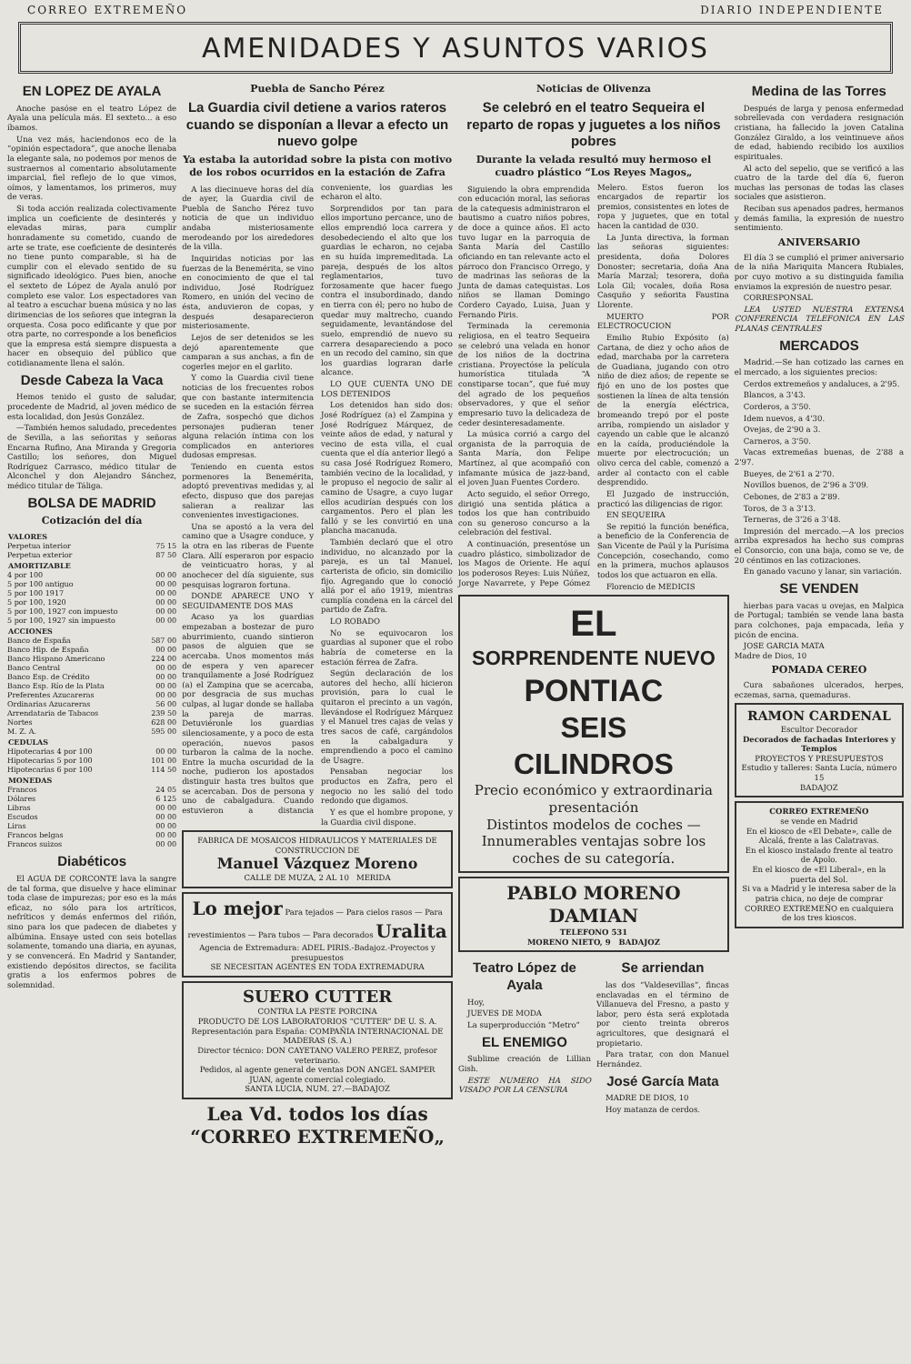CORREO EXTREMEÑO DIARIO INDEPENDIENTE
AMENIDADES Y ASUNTOS VARIOS
EN LOPEZ DE AYALA
Anoche pasóse en el teatro López de Ayala una película más. El sexteto... a eso íbamos.
Una vez más, haciendonos eco de la “opinión espectadora”, que anoche llenaba la elegante sala, no podemos por menos de sustraernos al comentario absolutamente imparcial, fiel reflejo de lo que vimos, oímos, y lamentamos, los primeros, muy de veras.
Si toda acción realizada colectivamente implica un coeficiente de desinterés y elevadas miras, para cumplir honradamente su cometido, cuando de arte se trate, ese coeficiente de desinterés no tiene punto comparable, si ha de cumplir con el elevado sentido de su significado ideológico. Pues bien, anoche el sexteto de López de Ayala anuló por completo ese valor. Los espectadores van al teatro a escuchar buena música y no las dirimencias de los señores que integran la orquesta. Cosa poco edificante y que por otra parte, no corresponde a los beneficios que la empresa está siempre dispuesta a hacer en obsequio del público que cotidianamente llena el salón.
Desde Cabeza la Vaca
Hemos tenido el gusto de saludar, procedente de Madrid, al joven médico de esta localidad, don Jesús González.
—También hemos saludado, precedentes de Sevilla, a las señoritas y señoras Encarna Rufino, Ana Miranda y Gregoria Castillo; los señores, don Miguel Rodríguez Carrasco, médico titular de Alconchel y don Alejandro Sánchez, médico titular de Táliga.
BOLSA DE MADRID
Cotización del día
| VALORES | |
| --- | --- |
| Perpetua interior | 75 15 |
| Perpetua exterior | 87 50 |
| AMORTIZABLE | |
| 4 por 100 | 00 00 |
| 5 por 100 antiguo | 00 00 |
| 5 por 100 1917 | 00 00 |
| 5 por 100, 1920 | 00 00 |
| 5 por 100, 1927 con impuesto | 00 00 |
| 5 por 100, 1927 sin impuesto | 00 00 |
| ACCIONES | |
| Banco de España | 587 00 |
| Banco Hip. de España | 00 00 |
| Banco Hispano Americano | 224 00 |
| Banco Central | 00 00 |
| Banco Esp. de Crédito | 00 00 |
| Banco Esp. Río de la Plata | 00 00 |
| Preferentes Azucareras | 00 00 |
| Ordinarias Azucareras | 56 00 |
| Arrendataria de Tabacos | 239 50 |
| Nortes | 628 00 |
| M. Z. A. | 595 00 |
| CEDULAS | |
| Hipotecarias 4 por 100 | 00 00 |
| Hipotecarias 5 por 100 | 101 00 |
| Hipotecarias 6 por 100 | 114 50 |
| MONEDAS | |
| Francos | 24 05 |
| Dólares | 6 125 |
| Libras | 00 00 |
| Escudos | 00 00 |
| Liras | 00 00 |
| Francos belgas | 00 00 |
| Francos suizos | 00 00 |
Diabéticos
El AGUA DE CORCONTE lava la sangre de tal forma, que disuelve y hace eliminar toda clase de impurezas; por eso es la más eficaz, no sólo para los artríticos, nefríticos y demás enfermos del riñón, sino para los que padecen de diabetes y albúmina. Ensaye usted con seis botellas solamente, tomando una diaria, en ayunas, y se convencerá. En Madrid y Santander, existiendo depósitos directos, se facilita gratis a los enfermos pobres de solemnidad.
Puebla de Sancho Pérez
La Guardia civil detiene a varios rateros cuando se disponían a llevar a efecto un nuevo golpe
Ya estaba la autoridad sobre la pista con motivo de los robos ocurridos en la estación de Zafra
A las diecinueve horas del día de ayer, la Guardia civil de Puebla de Sancho Pérez tuvo noticia de que un individuo andaba misteriosamente merodeando por los airededores de la villa.
Inquiridas noticias por las fuerzas de la Benemérita, se vino en conocimiento de que el tal individuo, José Rodríguez Romero, en unión del vecino de ésta, anduvieron de copas, y después desaparecieron misteriosamente.
Lejos de ser detenidos se les dejó aparentemente que camparan a sus anchas, a fin de cogerles mejor en el garlito.
Y como la Guardia civil tiene noticias de los frecuentes robos que con bastante intermitencia se suceden en la estación férrea de Zafra, sospechó que dichos personajes pudieran tener alguna relación íntima con los complicados en anteriores dudosas empresas.
Teniendo en cuenta estos pormenores la Benemérita, adoptó preventivas medidas y, al efecto, dispuso que dos parejas salieran a realizar las convenientes investigaciones.
Una se apostó a la vera del camino que a Usagre conduce, y la otra en las riberas de Fuente Clara. Allí esperaron por espacio de veinticuatro horas, y al anochecer del día siguiente, sus pesquisas lograron fortuna.
DONDE APARECE UNO Y SEGUIDAMENTE DOS MAS
Acaso ya los guardias empezaban a bostezar de puro aburrimiento, cuando sintieron pasos de alguien que se acercaba. Unos momentos más de espera y ven aparecer tranquilamente a José Rodríguez (a) el Zampina que se acercaba, por desgracia de sus muchas culpas, al lugar donde se hallaba la pareja de marras. Detuviéronle los guardias silenciosamente, y a poco de esta operación, nuevos pasos turbaron la calma de la noche. Entre la mucha oscuridad de la noche, pudieron los apostados distinguir hasta tres bultos que se acercaban. Dos de persona y uno de cabalgadura. Cuando estuvieron a distancia conveniente, los guardias les echaron el alto.
Sorprendidos por tan para ellos importuno percance, uno de ellos emprendió loca carrera y desobedeciendo el alto que los guardias le echaron, no cejaba en su huída impremeditada. La pareja, después de los altos reglamentarios, tuvo forzosamente que hacer fuego contra el insubordinado, dando en tierra con él; pero no hubo de quedar muy maltrecho, cuando seguidamente, levantándose del suelo, emprendió de nuevo su carrera desapareciendo a poco en un recodo del camino, sin que los guardias lograran darle alcance.
LO QUE CUENTA UNO DE LOS DETENIDOS
Los detenidos han sido dos: José Rodríguez (a) el Zampina y José Rodríguez Márquez, de veinte años de edad, y natural y vecino de esta villa, el cual cuenta que el día anterior llegó a su casa José Rodríguez Romero, también vecino de la localidad, y le propuso el negocio de salir al camino de Usagre, a cuyo lugar ellos acudirían después con los cargamentos. Pero el plan les falló y se les convirtió en una plancha macanuda.
También declaró que el otro individuo, no alcanzado por la pareja, es un tal Manuel, carterista de oficio, sin domicilio fijo. Agregando que lo conoció allá por el año 1919, mientras cumplía condena en la cárcel del partido de Zafra.
LO ROBADO
No se equivocaron los guardias al suponer que el robo habría de cometerse en la estación férrea de Zafra.
Según declaración de los autores del hecho, allí hicieron provisión, para lo cual le quitaron el precinto a un vagón, llevándose el Rodríguez Márquez y el Manuel tres cajas de velas y tres sacos de café, cargándolos en la cabalgadura y emprendiendo a poco el camino de Usagre.
Pensaban negociar los productos en Zafra, pero el negocio no les salió del todo redondo que digamos.
Y es que el hombre propone, y la Guardia civil dispone.
FABRICA DE MOSAICOS HIDRAULICOS Y MATERIALES DE CONSTRUCCION DE
Manuel Vázquez Moreno
CALLE DE MUZA, 2 AL 10 MERIDA
Lo mejor Para tejados — Para cielos rasos — Para revestimientos — Para tubos — Para decorados Uralita
Agencia de Extremadura: ADEL PIRIS.-Badajoz.-Proyectos y presupuestos
SE NECESITAN AGENTES EN TODA EXTREMADURA
SUERO CUTTER
CONTRA LA PESTE PORCINA
PRODUCTO DE LOS LABORATORIOS “CUTTER” DE U. S. A.
Representación para España: COMPAÑIA INTERNACIONAL DE MADERAS (S. A.)
Director técnico: DON CAYETANO VALERO PEREZ, profesor veterinario.
Pedidos, al agente general de ventas DON ANGEL SAMPER JUAN, agente comercial colegiado.
SANTA LUCIA, NUM. 27.—BADAJOZ
Lea Vd. todos los días
“CORREO EXTREMEÑO„
Noticias de Olivenza
Se celebró en el teatro Sequeira el reparto de ropas y juguetes a los niños pobres
Durante la velada resultó muy hermoso el cuadro plástico “Los Reyes Magos„
Siguiendo la obra emprendida con educación moral, las señoras de la catequesis administraron el bautismo a cuatro niños pobres, de doce a quince años. El acto tuvo lugar en la parroquia de Santa María del Castillo oficiando en tan relevante acto el párroco don Francisco Orrego, y de madrinas las señoras de la Junta de damas catequistas. Los niños se llaman Domingo Cordero Cayado, Luisa, Juan y Fernando Piris.
Terminada la ceremonia religiosa, en el teatro Sequeira se celebró una velada en honor de los niños de la doctrina cristiana. Proyectóse la película humorística titulada “A constiparse tocan”, que fué muy del agrado de los pequeños observadores, y que el señor empresario tuvo la delicadeza de ceder desinteresadamente.
La música corrió a cargo del organista de la parroquia de Santa María, don Felipe Martínez, al que acompañó con infamante música de jazz-band, el joven Juan Fuentes Cordero.
Acto seguido, el señor Orrego, dirigió una sentida plática a todos los que han contribuido con su generoso concurso a la celebración del festival.
A continuación, presentóse un cuadro plástico, simbolizador de los Magos de Oriente. He aquí los poderosos Reyes: Luis Núñez, Jorge Navarrete, y Pepe Gómez Melero. Estos fueron los encargados de repartir los premios, consistentes en lotes de ropa y juguetes, que en total hacen la cantidad de 030.
La Junta directiva, la forman las señoras siguientes: presidenta, doña Dolores Donoster; secretaria, doña Ana María Marzal; tesorera, doña Lola Gil; vocales, doña Rosa Casquño y señorita Faustina Llorente.
MUERTO POR ELECTROCUCION
Emilio Rubio Expósito (a) Cartana, de diez y ocho años de edad, marchaba por la carretera de Guadiana, jugando con otro niño de diez años; de repente se fijó en uno de los postes que sostienen la línea de alta tensión de la energía eléctrica, bromeando trepó por el poste arriba, rompiendo un aislador y cayendo un cable que le alcanzó en la caída, produciéndole la muerte por electrocución; un olivo cerca del cable, comenzó a arder al contacto con el cable desprendido.
El Juzgado de instrucción, practicó las diligencias de rigor.
EN SEQUEIRA
Se repitió la función benéfica, a beneficio de la Conferencia de San Vicente de Paúl y la Purísima Concepción, cosechando, como en la primera, muchos aplausos todos los que actuaron en ella.
Florencio de MEDICIS
EL
SORPRENDENTE NUEVO
PONTIAC
SEIS
CILINDROS
Precio económico y extraordinaria presentación
Distintos modelos de coches — Innumerables ventajas sobre los coches de su categoría.
PABLO MORENO DAMIAN
TELEFONO 531
MORENO NIETO, 9 BADAJOZ
Teatro López de Ayala
Hoy,
JUEVES DE MODA
La superproducción “Metro”
EL ENEMIGO
Sublime creación de Lillian Gish.
ESTE NUMERO HA SIDO VISADO POR LA CENSURA
Se arriendan
las dos “Valdesevillas”, fincas enclavadas en el término de Villanueva del Fresno, a pasto y labor, pero ésta será explotada por ciento treinta obreros agricultores, que designará el propietario.
Para tratar, con don Manuel Hernández.
José García Mata
MADRE DE DIOS, 10
Hoy matanza de cerdos.
Medina de las Torres
Después de larga y penosa enfermedad sobrellevada con verdadera resignación cristiana, ha fallecido la joven Catalina González Giraldo, a los veintinueve años de edad, habiendo recibido los auxilios espirituales.
Al acto del sepelio, que se verificó a las cuatro de la tarde del día 6, fueron muchas las personas de todas las clases sociales que asistieron.
Reciban sus apenados padres, hermanos y demás familia, la expresión de nuestro sentimiento.
ANIVERSARIO
El día 3 se cumplió el primer aniversario de la niña Mariquita Mancera Rubiales, por cuyo motivo a su distinguida familia enviamos la expresión de nuestro pesar.
CORRESPONSAL
LEA USTED NUESTRA EXTENSA CONFERENCIA TELEFONICA EN LAS PLANAS CENTRALES
MERCADOS
Madrid.—Se han cotizado las carnes en el mercado, a los siguientes precios:
Cerdos extremeños y andaluces, a 2'95.
Blancos, a 3'43.
Corderos, a 3'50.
Idem nuevos, a 4'30.
Ovejas, de 2'90 a 3.
Carneros, a 3'50.
Vacas extremeñas buenas, de 2'88 a 2'97.
Bueyes, de 2'61 a 2'70.
Novillos buenos, de 2'96 a 3'09.
Cebones, de 2'83 a 2'89.
Toros, de 3 a 3'13.
Terneras, de 3'26 a 3'48.
Impresión del mercado.—A los precios arriba expresados ha hecho sus compras el Consorcio, con una baja, como se ve, de 20 céntimos en las cotizaciones.
En ganado vacuno y lanar, sin variación.
SE VENDEN
hierbas para vacas u ovejas, en Malpica de Portugal; también se vende lana basta para colchones, paja empacada, leña y picón de encina.
JOSE GARCIA MATA
Madre de Dios, 10
POMADA CEREO
Cura sabañones ulcerados, herpes, eczemas, sarna, quemaduras.
RAMON CARDENAL
Escultor Decorador
Decorados de fachadas Interiores y Templos
PROYECTOS Y PRESUPUESTOS
Estudio y talleres: Santa Lucía, número 15
BADAJOZ
CORREO EXTREMEÑO
se vende en Madrid
En el kiosco de «El Debate», calle de Alcalá, frente a las Calatravas.
En el kiosco instalado frente al teatro de Apolo.
En el kiosco de «El Liberal», en la puerta del Sol.
Si va a Madrid y le interesa saber de la patria chica, no deje de comprar CORREO EXTREMEÑO en cualquiera de los tres kioscos.